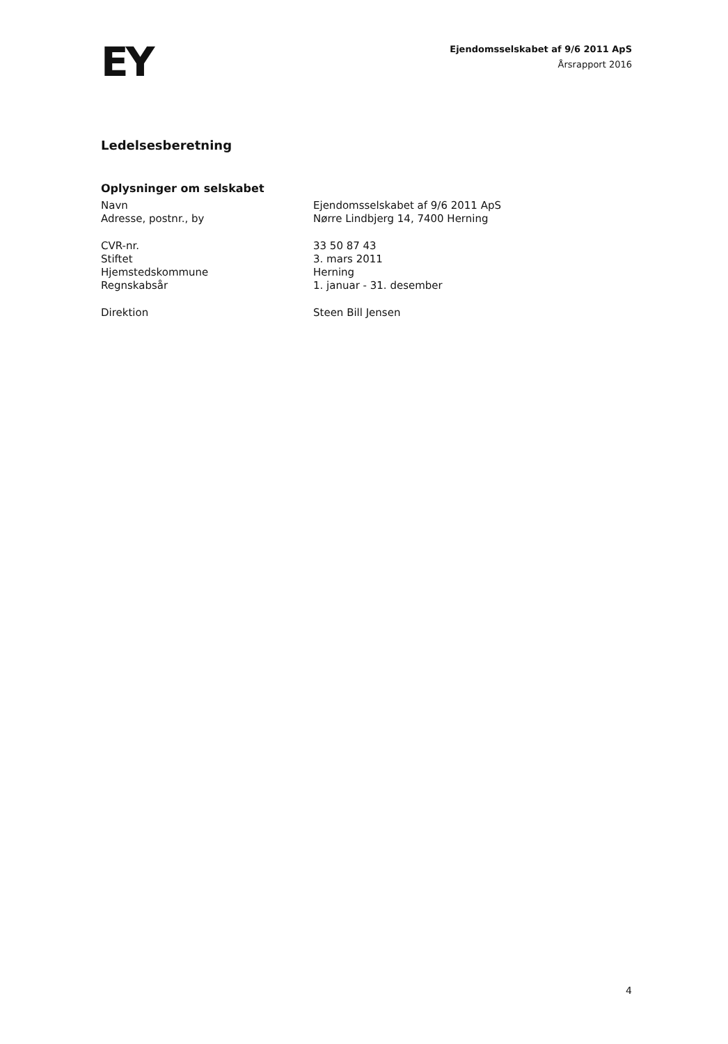EY
Ejendomsselskabet af 9/6 2011 ApS
Årsrapport 2016
Ledelsesberetning
Oplysninger om selskabet
| Navn | Ejendomsselskabet af 9/6 2011 ApS |
| Adresse, postnr., by | Nørre Lindbjerg 14, 7400 Herning |
| CVR-nr. | 33 50 87 43 |
| Stiftet | 3. mars 2011 |
| Hjemstedskommune | Herning |
| Regnskabsår | 1. januar - 31. desember |
| Direktion | Steen Bill Jensen |
4